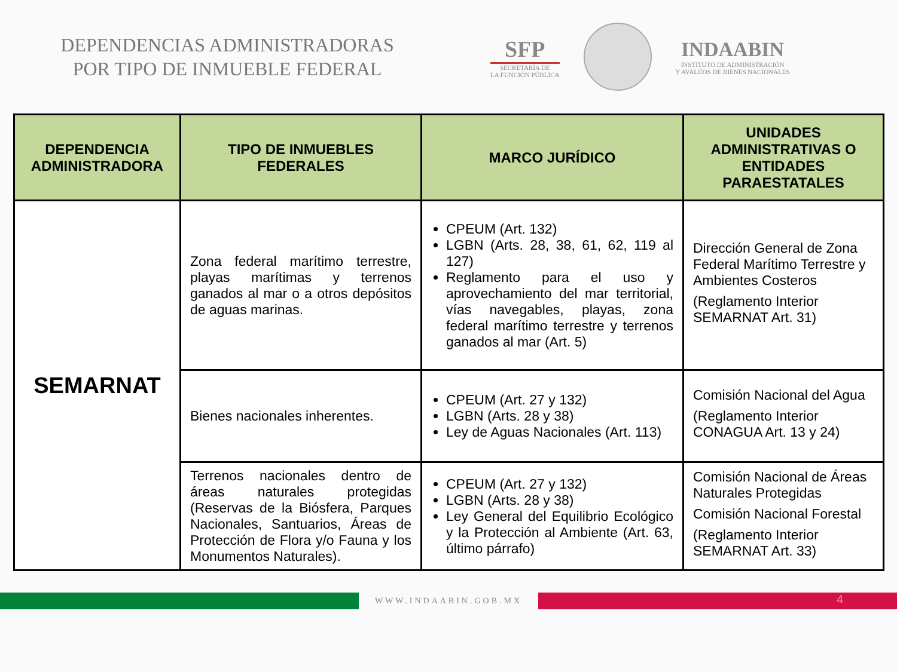DEPENDENCIAS ADMINISTRADORAS
POR TIPO DE INMUEBLE FEDERAL
SFP
SECRETARÍA DE
LA FUNCIÓN PÚBLICA
INDAABIN
INSTITUTO DE ADMINISTRACIÓN
Y AVALÚOS DE BIENES NACIONALES
| DEPENDENCIA ADMINISTRADORA | TIPO DE INMUEBLES FEDERALES | MARCO JURÍDICO | UNIDADES ADMINISTRATIVAS O ENTIDADES PARAESTATALES |
| --- | --- | --- | --- |
| SEMARNAT | Zona federal marítimo terrestre, playas marítimas y terrenos ganados al mar o a otros depósitos de aguas marinas. | CPEUM (Art. 132) LGBN (Arts. 28, 38, 61, 62, 119 al 127) Reglamento para el uso y aprovechamiento del mar territorial, vías navegables, playas, zona federal marítimo terrestre y terrenos ganados al mar (Art. 5) | Dirección General de Zona Federal Marítimo Terrestre y Ambientes Costeros (Reglamento Interior SEMARNAT Art. 31) |
| | Bienes nacionales inherentes. | CPEUM (Art. 27 y 132) LGBN (Arts. 28 y 38) Ley de Aguas Nacionales (Art. 113) | Comisión Nacional del Agua (Reglamento Interior CONAGUA Art. 13 y 24) |
| | Terrenos nacionales dentro de áreas naturales protegidas (Reservas de la Biósfera, Parques Nacionales, Santuarios, Áreas de Protección de Flora y/o Fauna y los Monumentos Naturales). | CPEUM (Art. 27 y 132) LGBN (Arts. 28 y 38) Ley General del Equilibrio Ecológico y la Protección al Ambiente (Art. 63, último párrafo) | Comisión Nacional de Áreas Naturales Protegidas Comisión Nacional Forestal (Reglamento Interior SEMARNAT Art. 33) |
WWW.INDAABIN.GOB.MX
4